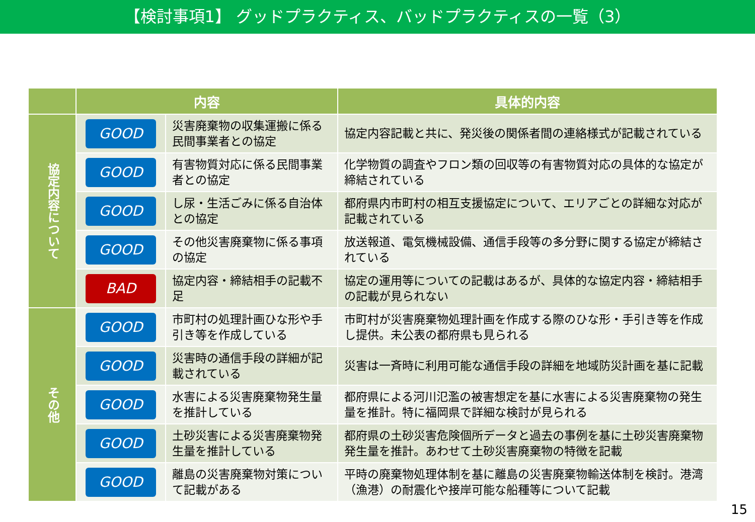【検討事項1】 グッドプラクティス、バッドプラクティスの一覧（3）
| | 内容 | | 具体的内容 |
| --- | --- | --- | --- |
| 協定内容について | GOOD | 災害廃棄物の収集運搬に係る民間事業者との協定 | 協定内容記載と共に、発災後の関係者間の連絡様式が記載されている |
| | GOOD | 有害物質対応に係る民間事業者との協定 | 化学物質の調査やフロン類の回収等の有害物質対応の具体的な協定が締結されている |
| | GOOD | し尿・生活ごみに係る自治体との協定 | 都府県内市町村の相互支援協定について、エリアごとの詳細な対応が記載されている |
| | GOOD | その他災害廃棄物に係る事項の協定 | 放送報道、電気機械設備、通信手段等の多分野に関する協定が締結されている |
| | BAD | 協定内容・締結相手の記載不足 | 協定の運用等についての記載はあるが、具体的な協定内容・締結相手の記載が見られない |
| その他 | GOOD | 市町村の処理計画ひな形や手引き等を作成している | 市町村が災害廃棄物処理計画を作成する際のひな形・手引き等を作成し提供。未公表の都府県も見られる |
| | GOOD | 災害時の通信手段の詳細が記載されている | 災害は一斉時に利用可能な通信手段の詳細を地域防災計画を基に記載 |
| | GOOD | 水害による災害廃棄物発生量を推計している | 都府県による河川氾濫の被害想定を基に水害による災害廃棄物の発生量を推計。特に福岡県で詳細な検討が見られる |
| | GOOD | 土砂災害による災害廃棄物発生量を推計している | 都府県の土砂災害危険個所データと過去の事例を基に土砂災害廃棄物発生量を推計。あわせて土砂災害廃棄物の特徴を記載 |
| | GOOD | 離島の災害廃棄物対策について記載がある | 平時の廃棄物処理体制を基に離島の災害廃棄物輸送体制を検討。港湾（漁港）の耐震化や接岸可能な船種等について記載 |
15